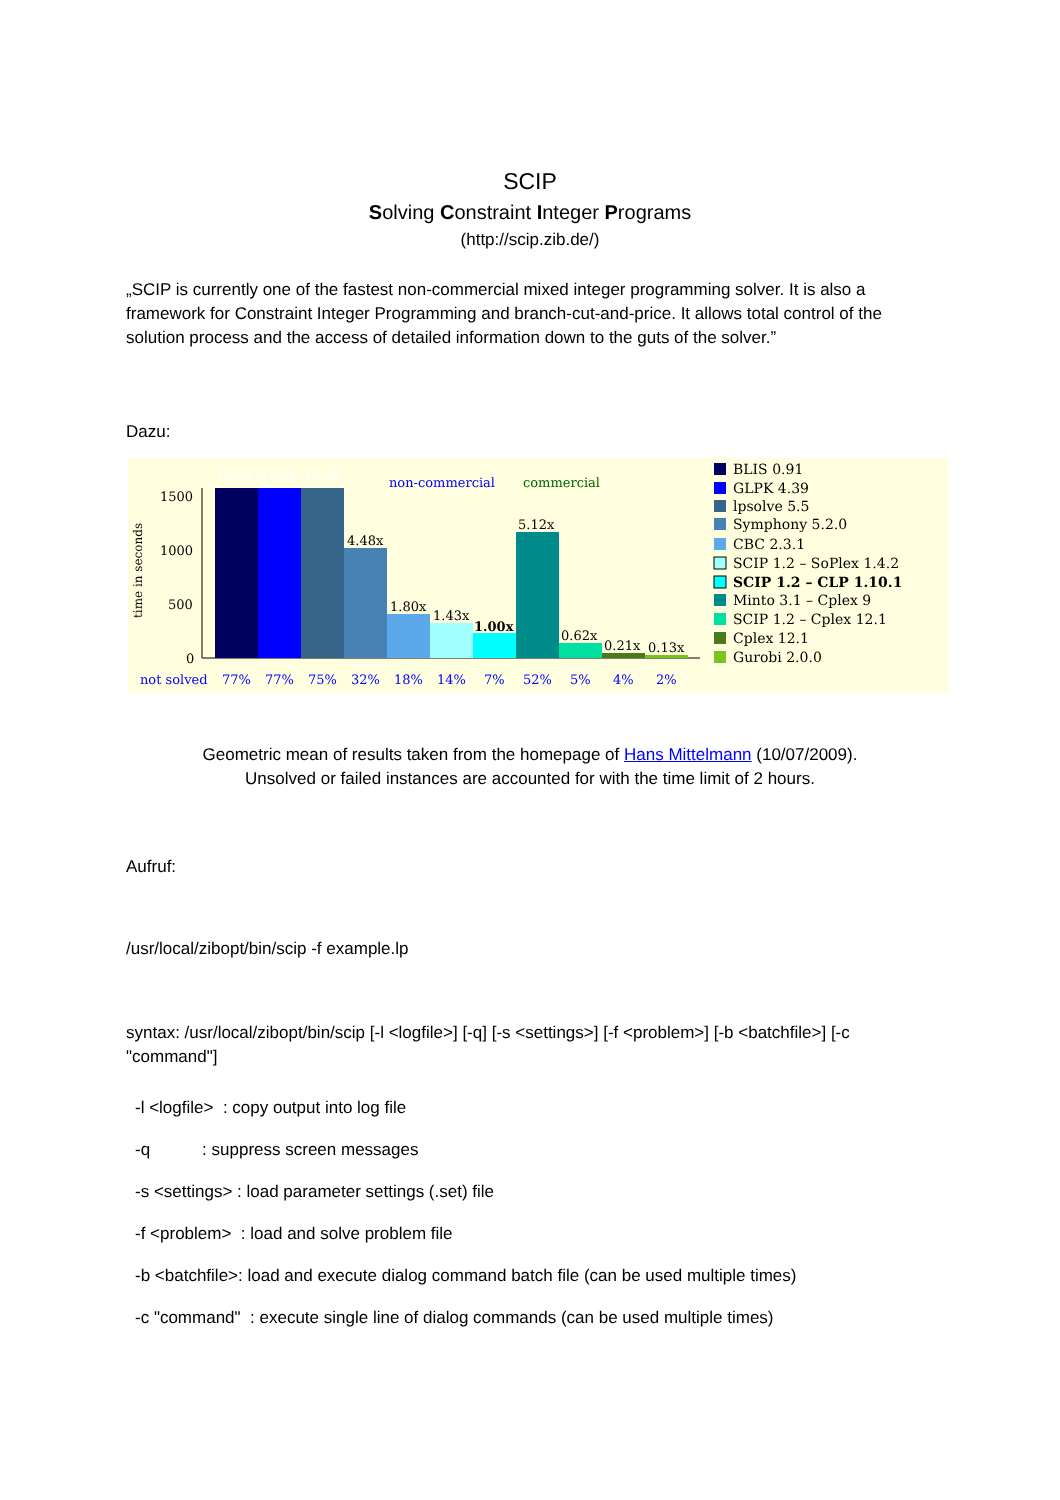SCIP
Solving Constraint Integer Programs
(http://scip.zib.de/)
„SCIP is currently one of the fastest non-commercial mixed integer programming solver. It is also a framework for Constraint Integer Programming and branch-cut-and-price. It allows total control of the solution process and the access of detailed information down to the guts of the solver.”
Dazu:
time in seconds
1500
1000
500
0
16.5x
15.9x
15.2x
4.48x
1.80x
1.43x
1.00x
5.12x
0.62x
0.21x
0.13x
non-commercial
commercial
not solved
77%
77%
75%
32%
18%
14%
7%
52%
5%
4%
2%
BLIS 0.91
GLPK 4.39
lpsolve 5.5
Symphony 5.2.0
CBC 2.3.1
SCIP 1.2 – SoPlex 1.4.2
SCIP 1.2 – CLP 1.10.1
Minto 3.1 – Cplex 9
SCIP 1.2 – Cplex 12.1
Cplex 12.1
Gurobi 2.0.0
Geometric mean of results taken from the homepage of Hans Mittelmann (10/07/2009).
Unsolved or failed instances are accounted for with the time limit of 2 hours.
Aufruf:
/usr/local/zibopt/bin/scip -f example.lp
syntax: /usr/local/zibopt/bin/scip [-l <logfile>] [-q] [-s <settings>] [-f <problem>] [-b <batchfile>] [-c "command"]
-l <logfile> : copy output into log file -q : suppress screen messages -s <settings> : load parameter settings (.set) file -f <problem> : load and solve problem file -b <batchfile>: load and execute dialog command batch file (can be used multiple times) -c "command" : execute single line of dialog commands (can be used multiple times)